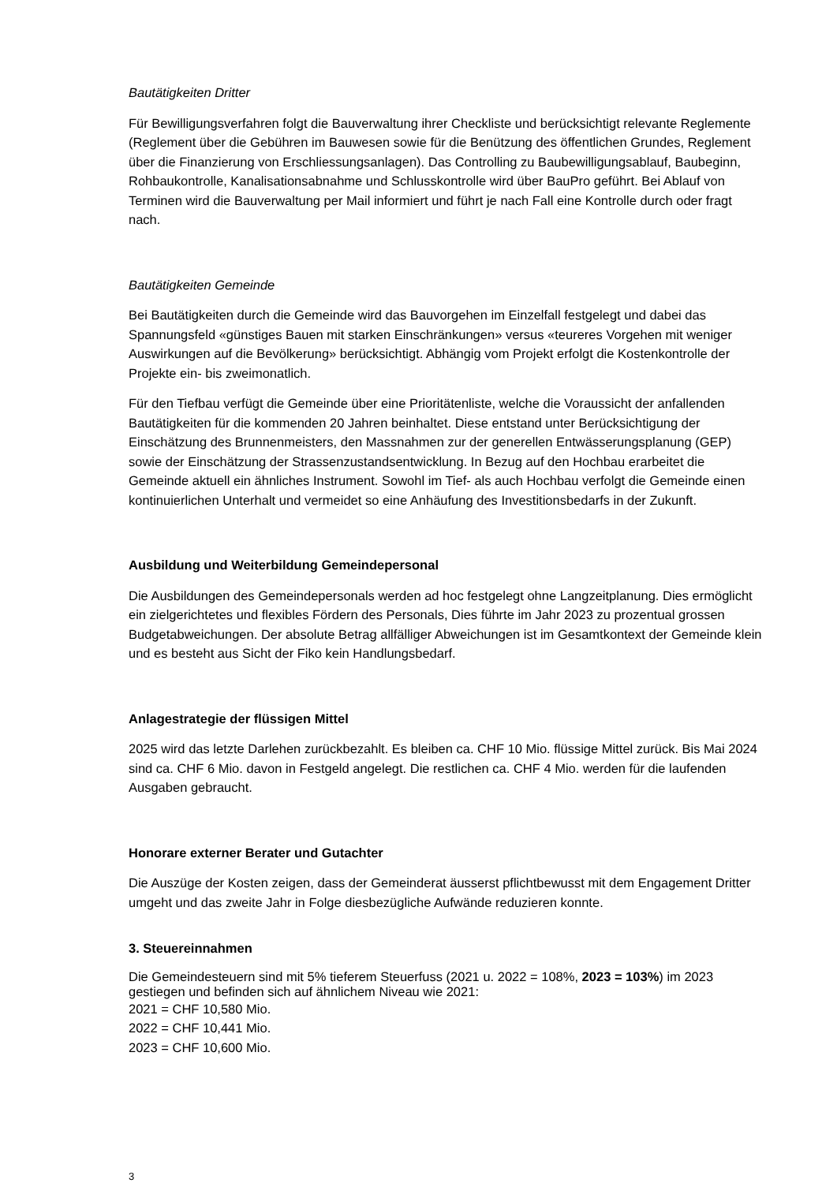Bautätigkeiten Dritter
Für Bewilligungsverfahren folgt die Bauverwaltung ihrer Checkliste und berücksichtigt relevante Reglemente (Reglement über die Gebühren im Bauwesen sowie für die Benützung des öffentlichen Grundes, Reglement über die Finanzierung von Erschliessungsanlagen). Das Controlling zu Baubewilligungsablauf, Baubeginn, Rohbaukontrolle, Kanalisationsabnahme und Schlusskontrolle wird über BauPro geführt. Bei Ablauf von Terminen wird die Bauverwaltung per Mail informiert und führt je nach Fall eine Kontrolle durch oder fragt nach.
Bautätigkeiten Gemeinde
Bei Bautätigkeiten durch die Gemeinde wird das Bauvorgehen im Einzelfall festgelegt und dabei das Spannungsfeld «günstiges Bauen mit starken Einschränkungen» versus «teureres Vorgehen mit weniger Auswirkungen auf die Bevölkerung» berücksichtigt. Abhängig vom Projekt erfolgt die Kostenkontrolle der Projekte ein- bis zweimonatlich.
Für den Tiefbau verfügt die Gemeinde über eine Prioritätenliste, welche die Voraussicht der anfallenden Bautätigkeiten für die kommenden 20 Jahren beinhaltet. Diese entstand unter Berücksichtigung der Einschätzung des Brunnenmeisters, den Massnahmen zur der generellen Entwässerungsplanung (GEP) sowie der Einschätzung der Strassenzustandsentwicklung. In Bezug auf den Hochbau erarbeitet die Gemeinde aktuell ein ähnliches Instrument. Sowohl im Tief- als auch Hochbau verfolgt die Gemeinde einen kontinuierlichen Unterhalt und vermeidet so eine Anhäufung des Investitionsbedarfs in der Zukunft.
Ausbildung und Weiterbildung Gemeindepersonal
Die Ausbildungen des Gemeindepersonals werden ad hoc festgelegt ohne Langzeitplanung. Dies ermöglicht ein zielgerichtetes und flexibles Fördern des Personals, Dies führte im Jahr 2023 zu prozentual grossen Budgetabweichungen. Der absolute Betrag allfälliger Abweichungen ist im Gesamtkontext der Gemeinde klein und es besteht aus Sicht der Fiko kein Handlungsbedarf.
Anlagestrategie der flüssigen Mittel
2025 wird das letzte Darlehen zurückbezahlt. Es bleiben ca. CHF 10 Mio. flüssige Mittel zurück. Bis Mai 2024 sind ca. CHF 6 Mio. davon in Festgeld angelegt. Die restlichen ca. CHF 4 Mio. werden für die laufenden Ausgaben gebraucht.
Honorare externer Berater und Gutachter
Die Auszüge der Kosten zeigen, dass der Gemeinderat äusserst pflichtbewusst mit dem Engagement Dritter umgeht und das zweite Jahr in Folge diesbezügliche Aufwände reduzieren konnte.
3. Steuereinnahmen
Die Gemeindesteuern sind mit 5% tieferem Steuerfuss (2021 u. 2022 = 108%, 2023 = 103%) im 2023 gestiegen und befinden sich auf ähnlichem Niveau wie 2021:
2021 = CHF 10,580 Mio.
2022 = CHF 10,441 Mio.
2023 = CHF 10,600 Mio.
3